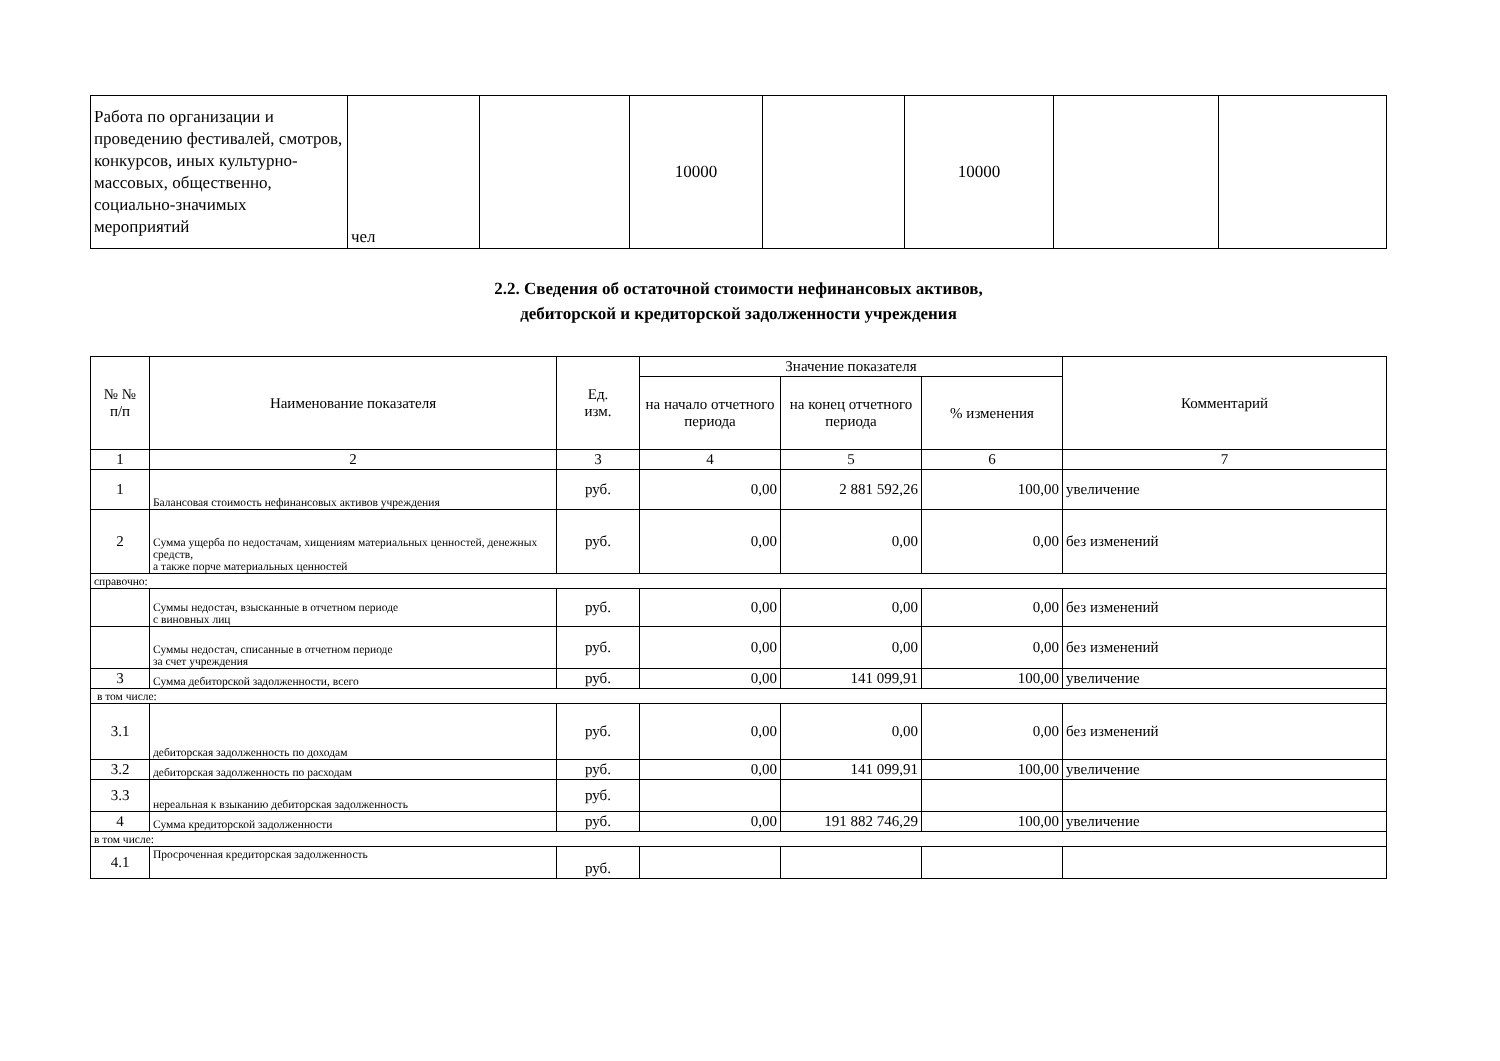| Работа по организации и проведению фестивалей, смотров, конкурсов, иных культурно-массовых, общественно, социально-значимых мероприятий | чел | | 10000 | | 10000 | | |
2.2. Сведения об остаточной стоимости нефинансовых активов,
дебиторской и кредиторской задолженности учреждения
| № № п/п | Наименование показателя | Ед. изм. | Значение показателя | | | Комментарий |
| --- | --- | --- | --- | --- | --- | --- |
| | | | на начало отчетного периода | на конец отчетного периода | % изменения | |
| 1 | 2 | 3 | 4 | 5 | 6 | 7 |
| 1 | Балансовая стоимость нефинансовых активов учреждения | руб. | 0,00 | 2 881 592,26 | 100,00 | увеличение |
| 2 | Сумма ущерба по недостачам, хищениям материальных ценностей, денежных средств, а также порче материальных ценностей | руб. | 0,00 | 0,00 | 0,00 | без изменений |
| справочно: | | | | | | |
| | Суммы недостач, взысканные в отчетном периоде с виновных лиц | руб. | 0,00 | 0,00 | 0,00 | без изменений |
| | Суммы недостач, списанные в отчетном периоде за счет учреждения | руб. | 0,00 | 0,00 | 0,00 | без изменений |
| 3 | Сумма дебиторской задолженности, всего | руб. | 0,00 | 141 099,91 | 100,00 | увеличение |
| в том числе: | | | | | | |
| 3.1 | дебиторская задолженность по доходам | руб. | 0,00 | 0,00 | 0,00 | без изменений |
| 3.2 | дебиторская задолженность по расходам | руб. | 0,00 | 141 099,91 | 100,00 | увеличение |
| 3.3 | нереальная к взыканию дебиторская задолженность | руб. | | | | |
| 4 | Сумма кредиторской задолженности | руб. | 0,00 | 191 882 746,29 | 100,00 | увеличение |
| в том числе: | | | | | | |
| 4.1 | Просроченная кредиторская задолженность | руб. | | | | |